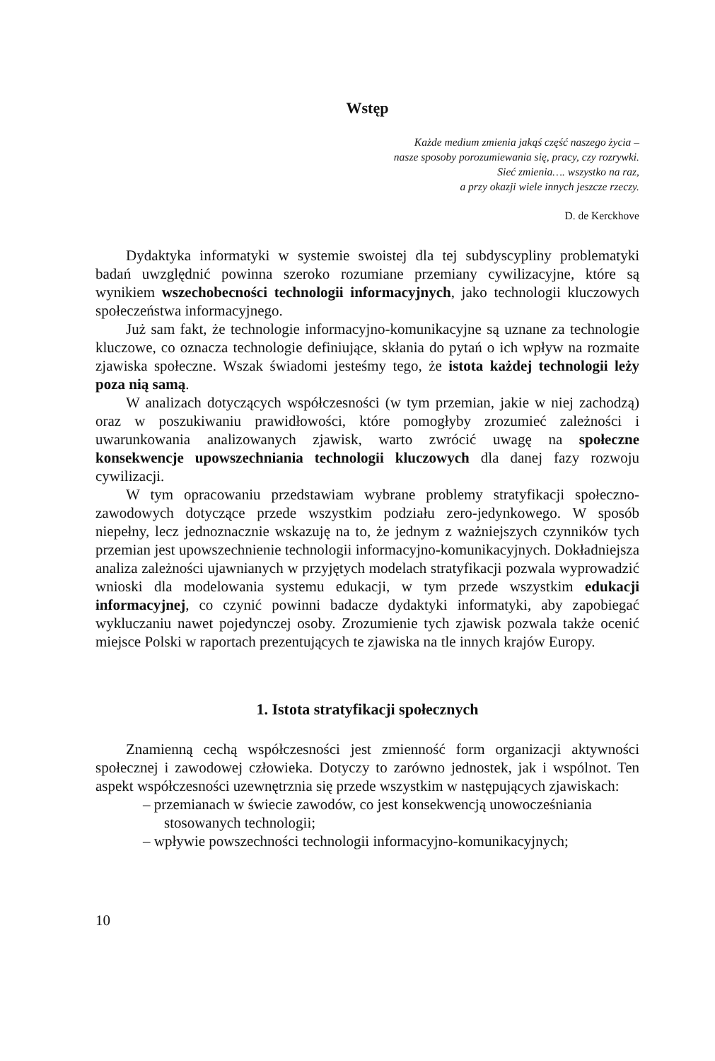Wstęp
Każde medium zmienia jakąś część naszego życia –
nasze sposoby porozumiewania się, pracy, czy rozrywki.
Sieć zmienia…. wszystko na raz,
a przy okazji wiele innych jeszcze rzeczy.
D. de Kerckhove
Dydaktyka informatyki w systemie swoistej dla tej subdyscypliny problematyki badań uwzględnić powinna szeroko rozumiane przemiany cywilizacyjne, które są wynikiem wszechobecności technologii informacyjnych, jako technologii kluczowych społeczeństwa informacyjnego.
Już sam fakt, że technologie informacyjno-komunikacyjne są uznane za technologie kluczowe, co oznacza technologie definiujące, skłania do pytań o ich wpływ na rozmaite zjawiska społeczne. Wszak świadomi jesteśmy tego, że istota każdej technologii leży poza nią samą.
W analizach dotyczących współczesności (w tym przemian, jakie w niej zachodzą) oraz w poszukiwaniu prawidłowości, które pomogłyby zrozumieć zależności i uwarunkowania analizowanych zjawisk, warto zwrócić uwagę na społeczne konsekwencje upowszechniania technologii kluczowych dla danej fazy rozwoju cywilizacji.
W tym opracowaniu przedstawiam wybrane problemy stratyfikacji społeczno-zawodowych dotyczące przede wszystkim podziału zero-jedynkowego. W sposób niepełny, lecz jednoznacznie wskazuję na to, że jednym z ważniejszych czynników tych przemian jest upowszechnienie technologii informacyjno-komunikacyjnych. Dokładniejsza analiza zależności ujawnianych w przyjętych modelach stratyfikacji pozwala wyprowadzić wnioski dla modelowania systemu edukacji, w tym przede wszystkim edukacji informacyjnej, co czynić powinni badacze dydaktyki informatyki, aby zapobiegać wykluczaniu nawet pojedynczej osoby. Zrozumienie tych zjawisk pozwala także ocenić miejsce Polski w raportach prezentujących te zjawiska na tle innych krajów Europy.
1. Istota stratyfikacji społecznych
Znamienną cechą współczesności jest zmienność form organizacji aktywności społecznej i zawodowej człowieka. Dotyczy to zarówno jednostek, jak i wspólnot. Ten aspekt współczesności uzewnętrznia się przede wszystkim w następujących zjawiskach:
– przemianach w świecie zawodów, co jest konsekwencją unowocześniania stosowanych technologii;
– wpływie powszechności technologii informacyjno-komunikacyjnych;
10